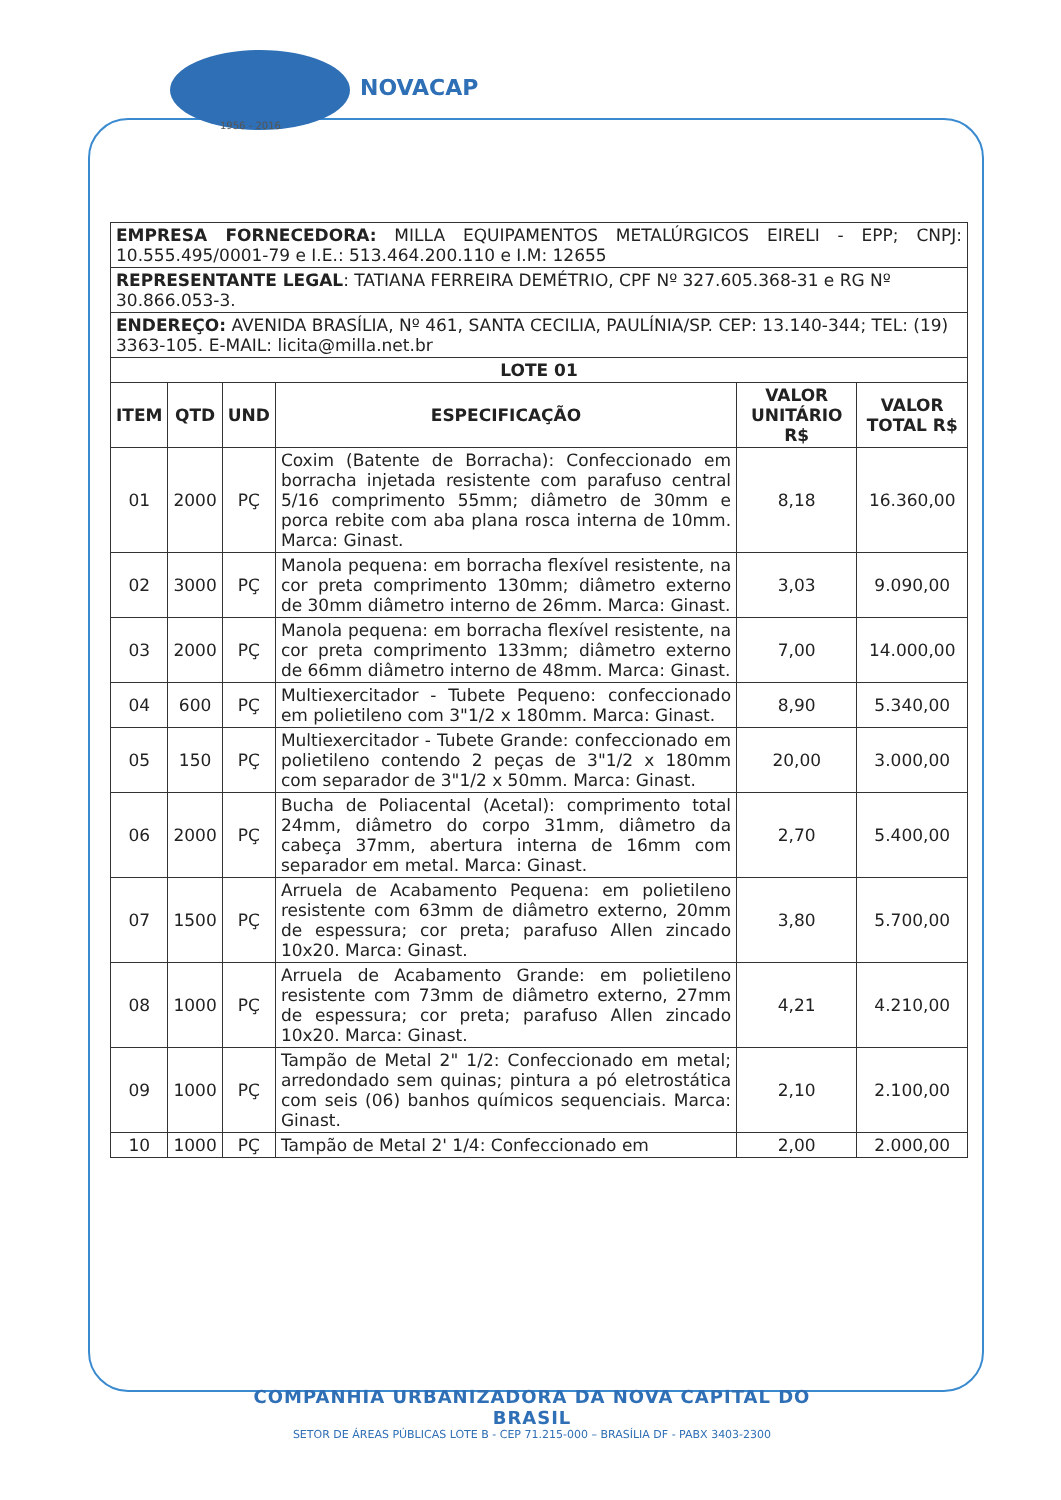NOVACAP
1956 - 2016
| EMPRESA FORNECEDORA: MILLA EQUIPAMENTOS METALÚRGICOS EIRELI - EPP; CNPJ: 10.555.495/0001-79 e I.E.: 513.464.200.110 e I.M: 12655 | | | | | |
| REPRESENTANTE LEGAL : TATIANA FERREIRA DEMÉTRIO, CPF Nº 327.605.368-31 e RG Nº 30.866.053-3. | | | | | |
| ENDEREÇO: AVENIDA BRASÍLIA, Nº 461, SANTA CECILIA, PAULÍNIA/SP. CEP: 13.140-344; TEL: (19) 3363-105. E-MAIL: licita@milla.net.br | | | | | |
| LOTE 01 | | | | | |
| ITEM | QTD | UND | ESPECIFICAÇÃO | VALOR UNITÁRIO R$ | VALOR TOTAL R$ |
| 01 | 2000 | PÇ | Coxim (Batente de Borracha): Confeccionado em borracha injetada resistente com parafuso central 5/16 comprimento 55mm; diâmetro de 30mm e porca rebite com aba plana rosca interna de 10mm. Marca: Ginast. | 8,18 | 16.360,00 |
| 02 | 3000 | PÇ | Manola pequena: em borracha flexível resistente, na cor preta comprimento 130mm; diâmetro externo de 30mm diâmetro interno de 26mm. Marca: Ginast. | 3,03 | 9.090,00 |
| 03 | 2000 | PÇ | Manola pequena: em borracha flexível resistente, na cor preta comprimento 133mm; diâmetro externo de 66mm diâmetro interno de 48mm. Marca: Ginast. | 7,00 | 14.000,00 |
| 04 | 600 | PÇ | Multiexercitador - Tubete Pequeno: confeccionado em polietileno com 3"1/2 x 180mm. Marca: Ginast. | 8,90 | 5.340,00 |
| 05 | 150 | PÇ | Multiexercitador - Tubete Grande: confeccionado em polietileno contendo 2 peças de 3"1/2 x 180mm com separador de 3"1/2 x 50mm. Marca: Ginast. | 20,00 | 3.000,00 |
| 06 | 2000 | PÇ | Bucha de Poliacental (Acetal): comprimento total 24mm, diâmetro do corpo 31mm, diâmetro da cabeça 37mm, abertura interna de 16mm com separador em metal. Marca: Ginast. | 2,70 | 5.400,00 |
| 07 | 1500 | PÇ | Arruela de Acabamento Pequena: em polietileno resistente com 63mm de diâmetro externo, 20mm de espessura; cor preta; parafuso Allen zincado 10x20. Marca: Ginast. | 3,80 | 5.700,00 |
| 08 | 1000 | PÇ | Arruela de Acabamento Grande: em polietileno resistente com 73mm de diâmetro externo, 27mm de espessura; cor preta; parafuso Allen zincado 10x20. Marca: Ginast. | 4,21 | 4.210,00 |
| 09 | 1000 | PÇ | Tampão de Metal 2" 1/2: Confeccionado em metal; arredondado sem quinas; pintura a pó eletrostática com seis (06) banhos químicos sequenciais. Marca: Ginast. | 2,10 | 2.100,00 |
| 10 | 1000 | PÇ | Tampão de Metal 2' 1/4: Confeccionado em | 2,00 | 2.000,00 |
COMPANHIA URBANIZADORA DA NOVA CAPITAL DO BRASIL
SETOR DE ÁREAS PÚBLICAS LOTE B - CEP 71.215-000 – BRASÍLIA DF - PABX 3403-2300